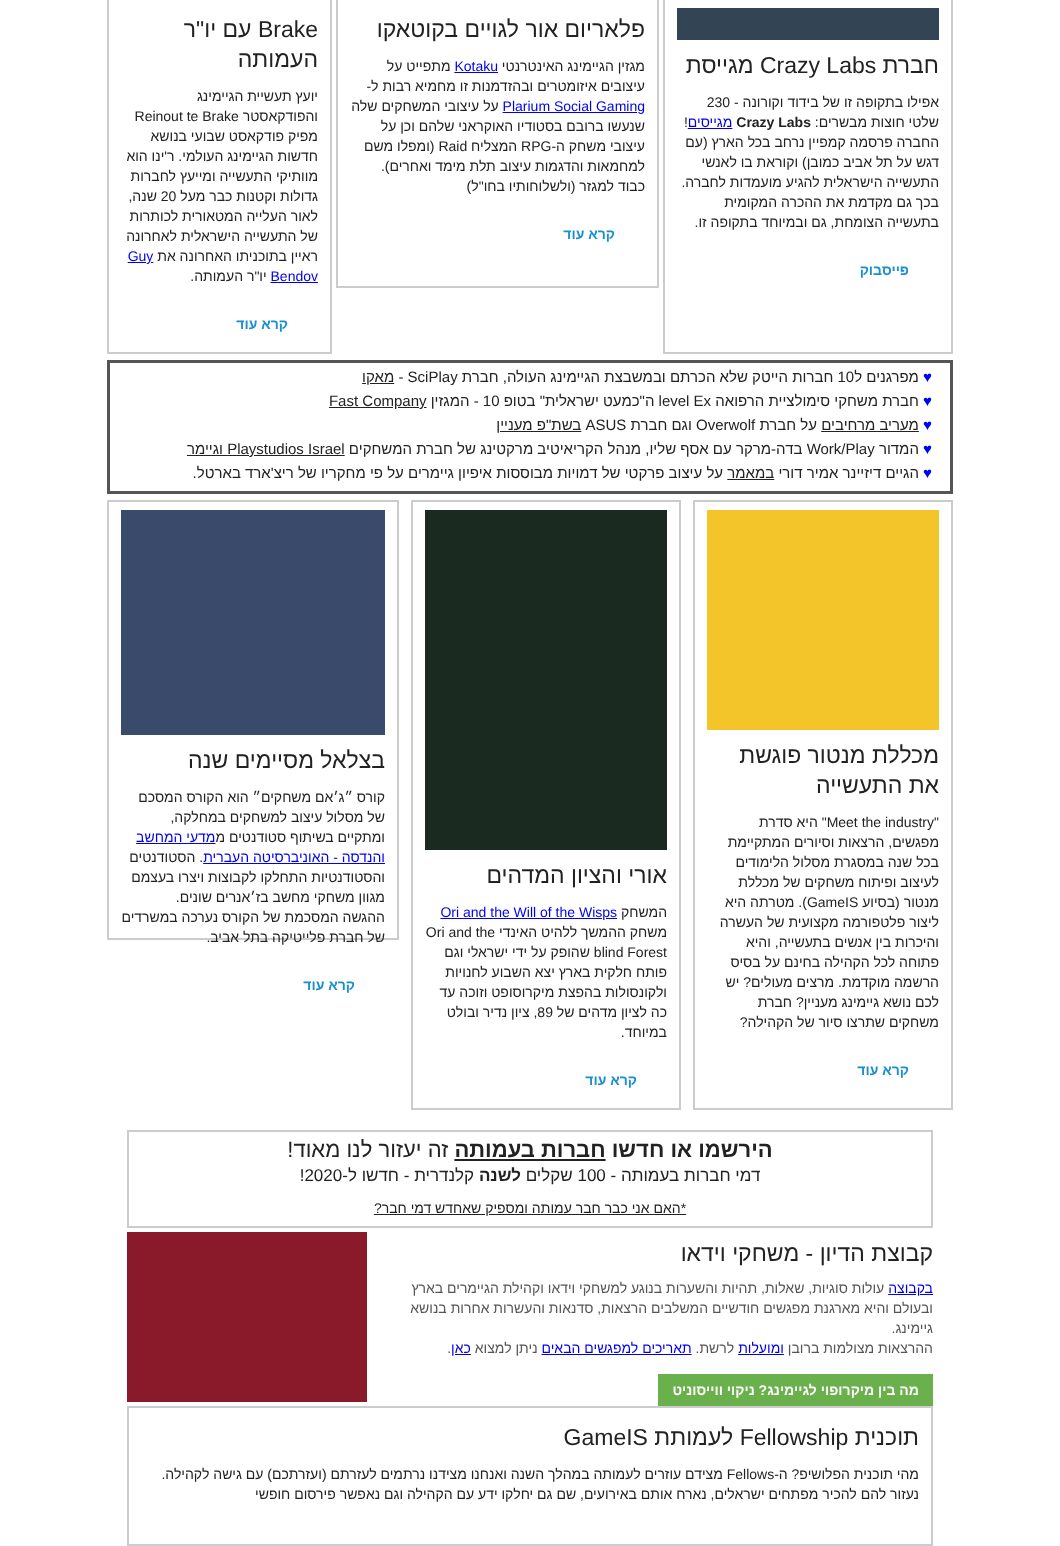חברת Crazy Labs מגייסת
אפילו בתקופה זו של בידוד וקורונה - 230 שלטי חוצות מבשרים: Crazy Labs מגייסים!
החברה פרסמה קמפיין נרחב בכל הארץ (עם דגש על תל אביב כמובן) וקוראת בו לאנשי התעשייה הישראלית להגיע מועמדות לחברה. בכך גם מקדמת את ההכרה המקומית בתעשייה הצומחת, גם ובמיוחד בתקופה זו.
פייסבוק
פלאריום אור לגויים בקוטאקו
מגזין הגיימינג האינטרנטי Kotaku מתפייט על עיצובים איזומטרים ובהזדמנות זו מחמיא רבות ל- Plarium Social Gaming על עיצובי המשחקים שלה שנעשו ברובם בסטודיו האוקראני שלהם וכן על עיצובי משחק ה-RPG המצליח Raid (ומפלו משם למחמאות והדגמות עיצוב תלת מימד ואחרים).
כבוד למגזר (ולשלוחותיו בחו"ל)
קרא עוד
Brake עם יו"ר העמותה
יועץ תעשיית הגיימינג והפודקאסטר Reinout te Brake מפיק פודקאסט שבועי בנושא חדשות הגיימינג העולמי. ר'ינו הוא מוותיקי התעשייה ומייעץ לחברות גדולות וקטנות כבר מעל 20 שנה, לאור העלייה המטאורית לכותרות של התעשייה הישראלית לאחרונה ראיין בתוכניתו האחרונה את Guy Bendov יו"ר העמותה.
קרא עוד
♥ מפרגנים ל10 חברות הייטק שלא הכרתם ובמשבצת הגיימינג העולה, חברת SciPlay - מאקו
♥ חברת משחקי סימולציית הרפואה level Ex ה"כמעט ישראלית" בטופ 10 - המגזין Fast Company
♥ מעריב מרחיבים על חברת Overwolf וגם חברת ASUS בשת"פ מעניין
♥ המדור Work/Play בדה-מרקר עם אסף שליו, מנהל הקריאיטיב מרקטינג של חברת המשחקים Playstudios Israel וגיימר
♥ הגיים דיזיינר אמיר דורי במאמר על עיצוב פרקטי של דמויות מבוססות איפיון גיימרים על פי מחקריו של ריצ'ארד בארטל.
מכללת מנטור פוגשת את התעשייה
"Meet the industry" היא סדרת מפגשים, הרצאות וסיורים המתקיימת בכל שנה במסגרת מסלול הלימודים לעיצוב ופיתוח משחקים של מכללת מנטור (בסיוע GameIS). מטרתה היא ליצור פלטפורמה מקצועית של העשרה והיכרות בין אנשים בתעשייה, והיא פתוחה לכל הקהילה בחינם על בסיס הרשמה מוקדמת. מרצים מעולים? יש לכם נושא גיימינג מעניין? חברת משחקים שתרצו סיור של הקהילה?
קרא עוד
אורי והציון המדהים
המשחק Ori and the Will of the Wisps משחק ההמשך ללהיט האינדי Ori and the blind Forest שהופק על ידי ישראלי וגם פותח חלקית בארץ יצא השבוע לחנויות ולקונסולות בהפצת מיקרוסופט וזוכה עד כה לציון מדהים של 89, ציון נדיר ובולט במיוחד.
קרא עוד
בצלאל מסיימים שנה
קורס ״ג׳אם משחקים״ הוא הקורס המסכם של מסלול עיצוב למשחקים במחלקה, ומתקיים בשיתוף סטודנטים ממדעי המחשב והנדסה - האוניברסיטה העברית. הסטודנטים והסטודנטיות התחלקו לקבוצות ויצרו בעצמם מגוון משחקי מחשב בז׳אנרים שונים.
ההגשה המסכמת של הקורס נערכה במשרדים של חברת פלייטיקה בתל אביב.
קרא עוד
הירשמו או חדשו חברות בעמותה זה יעזור לנו מאוד!
דמי חברות בעמותה - 100 שקלים לשנה קלנדרית - חדשו ל-2020!
*האם אני כבר חבר עמותה ומספיק שאחדש דמי חבר?
קבוצת הדיון - משחקי וידאו
בקבוצה עולות סוגיות, שאלות, תהיות והשערות בנוגע למשחקי וידאו וקהילת הגיימרים בארץ ובעולם והיא מארגנת מפגשים חודשיים המשלבים הרצאות, סדנאות והעשרות אחרות בנושא גיימינג.
ההרצאות מצולמות ברובן ומועלות לרשת. תאריכים למפגשים הבאים ניתן למצוא כאן.
מה בין מיקרופוי לגיימינג? ניקוי ווייסוניט
תוכנית Fellowship לעמותת GameIS
מהי תוכנית הפלושיפ? ה-Fellows מצידם עוזרים לעמותה במהלך השנה ואנחנו מצידנו נרתמים לעזרתם (ועזרתכם) עם גישה לקהילה. נעזור להם להכיר מפתחים ישראלים, נארח אותם באירועים, שם גם יחלקו ידע עם הקהילה וגם נאפשר פירסום חופשי